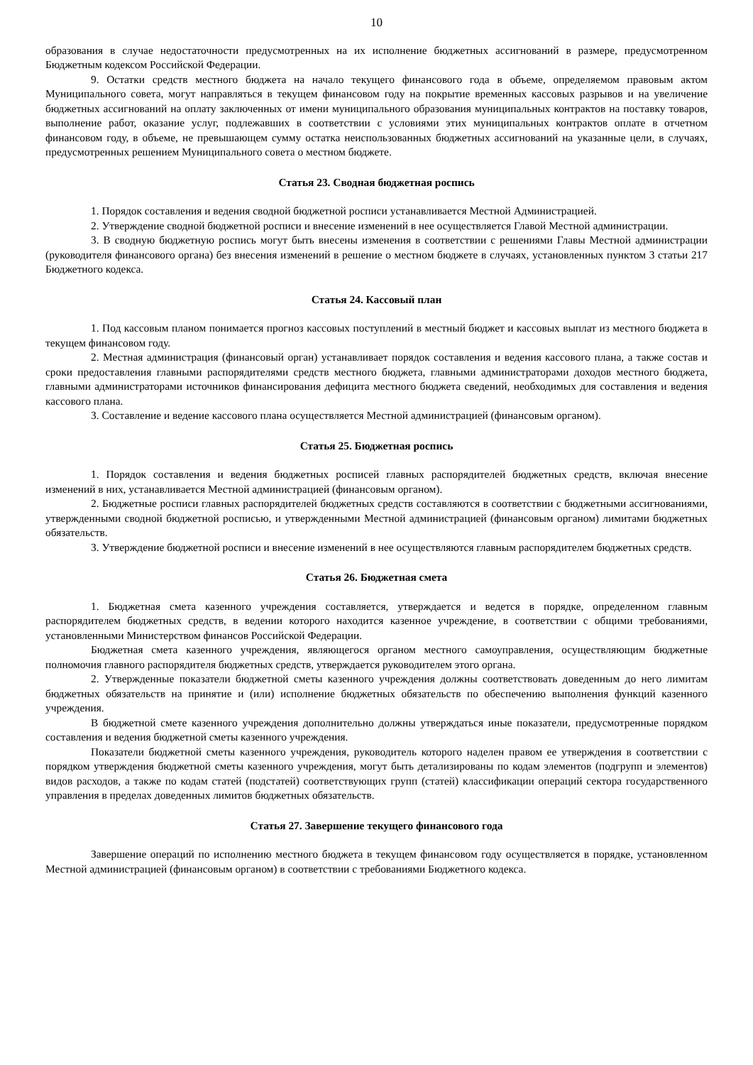10
образования в случае недостаточности предусмотренных на их исполнение бюджетных ассигнований в размере, предусмотренном Бюджетным кодексом Российской Федерации.
9. Остатки средств местного бюджета на начало текущего финансового года в объеме, определяемом правовым актом Муниципального совета, могут направляться в текущем финансовом году на покрытие временных кассовых разрывов и на увеличение бюджетных ассигнований на оплату заключенных от имени муниципального образования муниципальных контрактов на поставку товаров, выполнение работ, оказание услуг, подлежавших в соответствии с условиями этих муниципальных контрактов оплате в отчетном финансовом году, в объеме, не превышающем сумму остатка неиспользованных бюджетных ассигнований на указанные цели, в случаях, предусмотренных решением Муниципального совета о местном бюджете.
Статья 23. Сводная бюджетная роспись
1. Порядок составления и ведения сводной бюджетной росписи устанавливается Местной Администрацией.
2. Утверждение сводной бюджетной росписи и внесение изменений в нее осуществляется Главой Местной администрации.
3. В сводную бюджетную роспись могут быть внесены изменения в соответствии с решениями Главы Местной администрации (руководителя финансового органа) без внесения изменений в решение о местном бюджете в случаях, установленных пунктом 3 статьи 217 Бюджетного кодекса.
Статья 24. Кассовый план
1. Под кассовым планом понимается прогноз кассовых поступлений в местный бюджет и кассовых выплат из местного бюджета в текущем финансовом году.
2. Местная администрация (финансовый орган) устанавливает порядок составления и ведения кассового плана, а также состав и сроки предоставления главными распорядителями средств местного бюджета, главными администраторами доходов местного бюджета, главными администраторами источников финансирования дефицита местного бюджета сведений, необходимых для составления и ведения кассового плана.
3. Составление и ведение кассового плана осуществляется Местной администрацией (финансовым органом).
Статья 25. Бюджетная роспись
1. Порядок составления и ведения бюджетных росписей главных распорядителей бюджетных средств, включая внесение изменений в них, устанавливается Местной администрацией (финансовым органом).
2. Бюджетные росписи главных распорядителей бюджетных средств составляются в соответствии с бюджетными ассигнованиями, утвержденными сводной бюджетной росписью, и утвержденными Местной администрацией (финансовым органом) лимитами бюджетных обязательств.
3. Утверждение бюджетной росписи и внесение изменений в нее осуществляются главным распорядителем бюджетных средств.
Статья 26. Бюджетная смета
1. Бюджетная смета казенного учреждения составляется, утверждается и ведется в порядке, определенном главным распорядителем бюджетных средств, в ведении которого находится казенное учреждение, в соответствии с общими требованиями, установленными Министерством финансов Российской Федерации.
Бюджетная смета казенного учреждения, являющегося органом местного самоуправления, осуществляющим бюджетные полномочия главного распорядителя бюджетных средств, утверждается руководителем этого органа.
2. Утвержденные показатели бюджетной сметы казенного учреждения должны соответствовать доведенным до него лимитам бюджетных обязательств на принятие и (или) исполнение бюджетных обязательств по обеспечению выполнения функций казенного учреждения.
В бюджетной смете казенного учреждения дополнительно должны утверждаться иные показатели, предусмотренные порядком составления и ведения бюджетной сметы казенного учреждения.
Показатели бюджетной сметы казенного учреждения, руководитель которого наделен правом ее утверждения в соответствии с порядком утверждения бюджетной сметы казенного учреждения, могут быть детализированы по кодам элементов (подгрупп и элементов) видов расходов, а также по кодам статей (подстатей) соответствующих групп (статей) классификации операций сектора государственного управления в пределах доведенных лимитов бюджетных обязательств.
Статья 27. Завершение текущего финансового года
Завершение операций по исполнению местного бюджета в текущем финансовом году осуществляется в порядке, установленном Местной администрацией (финансовым органом) в соответствии с требованиями Бюджетного кодекса.